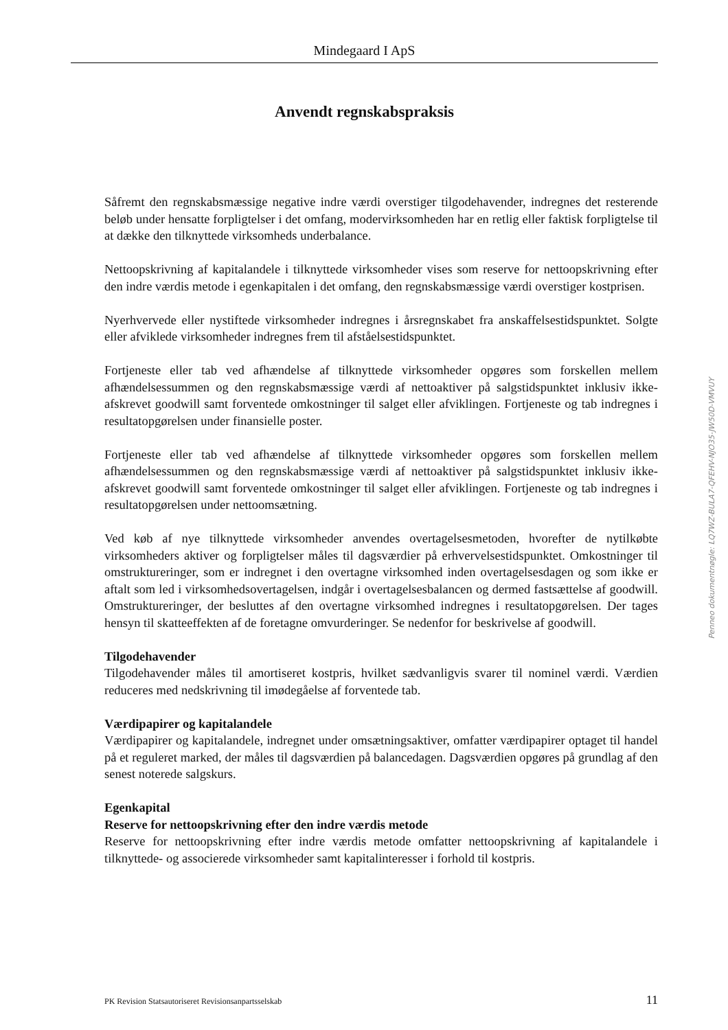Mindegaard I ApS
Anvendt regnskabspraksis
Såfremt den regnskabsmæssige negative indre værdi overstiger tilgodehavender, indregnes det resterende beløb under hensatte forpligtelser i det omfang, modervirksomheden har en retlig eller faktisk forpligtelse til at dække den tilknyttede virksomheds underbalance.
Nettoopskrivning af kapitalandele i tilknyttede virksomheder vises som reserve for nettoopskrivning efter den indre værdis metode i egenkapitalen i det omfang, den regnskabsmæssige værdi overstiger kostprisen.
Nyerhvervede eller nystiftede virksomheder indregnes i årsregnskabet fra anskaffelsestidspunktet. Solgte eller afviklede virksomheder indregnes frem til afståelsestidspunktet.
Fortjeneste eller tab ved afhændelse af tilknyttede virksomheder opgøres som forskellen mellem afhændelsessummen og den regnskabsmæssige værdi af nettoaktiver på salgstidspunktet inklusiv ikke-afskrevet goodwill samt forventede omkostninger til salget eller afviklingen. Fortjeneste og tab indregnes i resultatopgørelsen under finansielle poster.
Fortjeneste eller tab ved afhændelse af tilknyttede virksomheder opgøres som forskellen mellem afhændelsessummen og den regnskabsmæssige værdi af nettoaktiver på salgstidspunktet inklusiv ikke-afskrevet goodwill samt forventede omkostninger til salget eller afviklingen. Fortjeneste og tab indregnes i resultatopgørelsen under nettoomsætning.
Ved køb af nye tilknyttede virksomheder anvendes overtagelsesmetoden, hvorefter de nytilkøbte virksomheders aktiver og forpligtelser måles til dagsværdier på erhvervelsestidspunktet. Omkostninger til omstruktureringer, som er indregnet i den overtagne virksomhed inden overtagelsesdagen og som ikke er aftalt som led i virksomhedsovertagelsen, indgår i overtagelsesbalancen og dermed fastsættelse af goodwill. Omstruktureringer, der besluttes af den overtagne virksomhed indregnes i resultatopgørelsen. Der tages hensyn til skatteeffekten af de foretagne omvurderinger. Se nedenfor for beskrivelse af goodwill.
Tilgodehavender
Tilgodehavender måles til amortiseret kostpris, hvilket sædvanligvis svarer til nominel værdi. Værdien reduceres med nedskrivning til imødegåelse af forventede tab.
Værdipapirer og kapitalandele
Værdipapirer og kapitalandele, indregnet under omsætningsaktiver, omfatter værdipapirer optaget til handel på et reguleret marked, der måles til dagsværdien på balancedagen. Dagsværdien opgøres på grundlag af den senest noterede salgskurs.
Egenkapital
Reserve for nettoopskrivning efter den indre værdis metode
Reserve for nettoopskrivning efter indre værdis metode omfatter nettoopskrivning af kapitalandele i tilknyttede- og associerede virksomheder samt kapitalinteresser i forhold til kostpris.
Penneo dokumentnøgle: LQ7WZ-BULA7-QFEHV-NJO35-JW50D-VMVUY
PK Revision Statsautoriseret Revisionsanpartsselskab 11